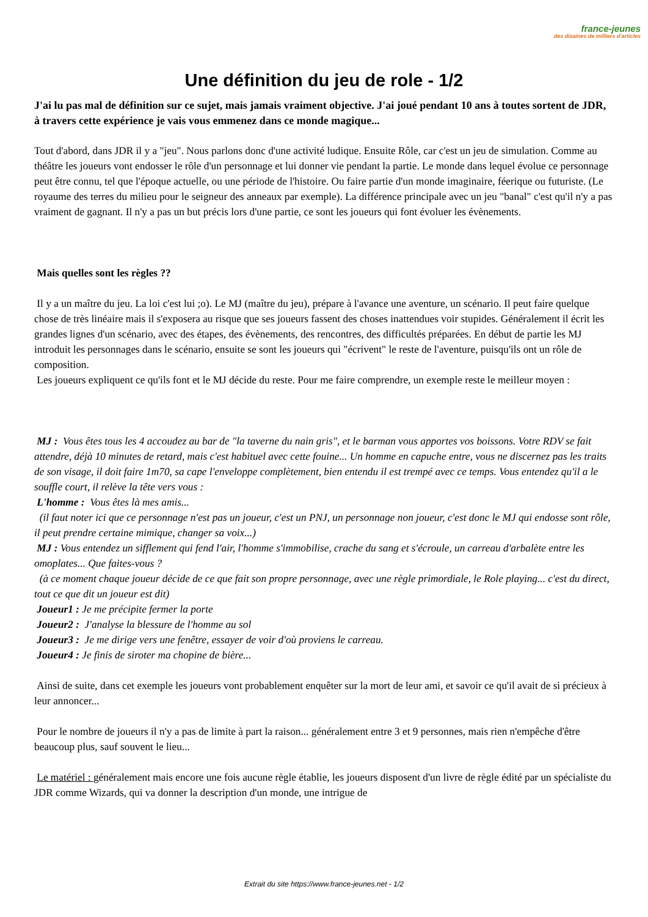france-jeunes
des dizaines de milliers d'articles
Une définition du jeu de role - 1/2
J'ai lu pas mal de définition sur ce sujet, mais jamais vraiment objective. J'ai joué pendant 10 ans à toutes sortent de JDR, à travers cette expérience je vais vous emmenez dans ce monde magique...
Tout d'abord, dans JDR il y a "jeu". Nous parlons donc d'une activité ludique. Ensuite Rôle, car c'est un jeu de simulation. Comme au théâtre les joueurs vont endosser le rôle d'un personnage et lui donner vie pendant la partie. Le monde dans lequel évolue ce personnage peut être connu, tel que l'époque actuelle, ou une période de l'histoire. Ou faire partie d'un monde imaginaire, féerique ou futuriste. (Le royaume des terres du milieu pour le seigneur des anneaux par exemple). La différence principale avec un jeu "banal" c'est qu'il n'y a pas vraiment de gagnant. Il n'y a pas un but précis lors d'une partie, ce sont les joueurs qui font évoluer les évènements.
Mais quelles sont les règles ??
Il y a un maître du jeu. La loi c'est lui ;o). Le MJ (maître du jeu), prépare à l'avance une aventure, un scénario. Il peut faire quelque chose de très linéaire mais il s'exposera au risque que ses joueurs fassent des choses inattendues voir stupides. Généralement il écrit les grandes lignes d'un scénario, avec des étapes, des évènements, des rencontres, des difficultés préparées. En début de partie les MJ introduit les personnages dans le scénario, ensuite se sont les joueurs qui "écrivent" le reste de l'aventure, puisqu'ils ont un rôle de composition.
Les joueurs expliquent ce qu'ils font et le MJ décide du reste. Pour me faire comprendre, un exemple reste le meilleur moyen :
MJ : Vous êtes tous les 4 accoudez au bar de "la taverne du nain gris", et le barman vous apportes vos boissons. Votre RDV se fait attendre, déjà 10 minutes de retard, mais c'est habituel avec cette fouine... Un homme en capuche entre, vous ne discernez pas les traits de son visage, il doit faire 1m70, sa cape l'enveloppe complètement, bien entendu il est trempé avec ce temps. Vous entendez qu'il a le souffle court, il relève la tête vers vous :
L'homme : Vous êtes là mes amis...
(il faut noter ici que ce personnage n'est pas un joueur, c'est un PNJ, un personnage non joueur, c'est donc le MJ qui endosse sont rôle, il peut prendre certaine mimique, changer sa voix...)
MJ : Vous entendez un sifflement qui fend l'air, l'homme s'immobilise, crache du sang et s'écroule, un carreau d'arbalète entre les omoplates... Que faites-vous ?
(à ce moment chaque joueur décide de ce que fait son propre personnage, avec une règle primordiale, le Role playing... c'est du direct, tout ce que dit un joueur est dit)
Joueur1 : Je me précipite fermer la porte
Joueur2 : J'analyse la blessure de l'homme au sol
Joueur3 : Je me dirige vers une fenêtre, essayer de voir d'où proviens le carreau.
Joueur4 : Je finis de siroter ma chopine de bière...
Ainsi de suite, dans cet exemple les joueurs vont probablement enquêter sur la mort de leur ami, et savoir ce qu'il avait de si précieux à leur annoncer...
Pour le nombre de joueurs il n'y a pas de limite à part la raison... généralement entre 3 et 9 personnes, mais rien n'empêche d'être beaucoup plus, sauf souvent le lieu...
Le matériel : généralement mais encore une fois aucune règle établie, les joueurs disposent d'un livre de règle édité par un spécialiste du JDR comme Wizards, qui va donner la description d'un monde, une intrigue de
Extrait du site https://www.france-jeunes.net - 1/2